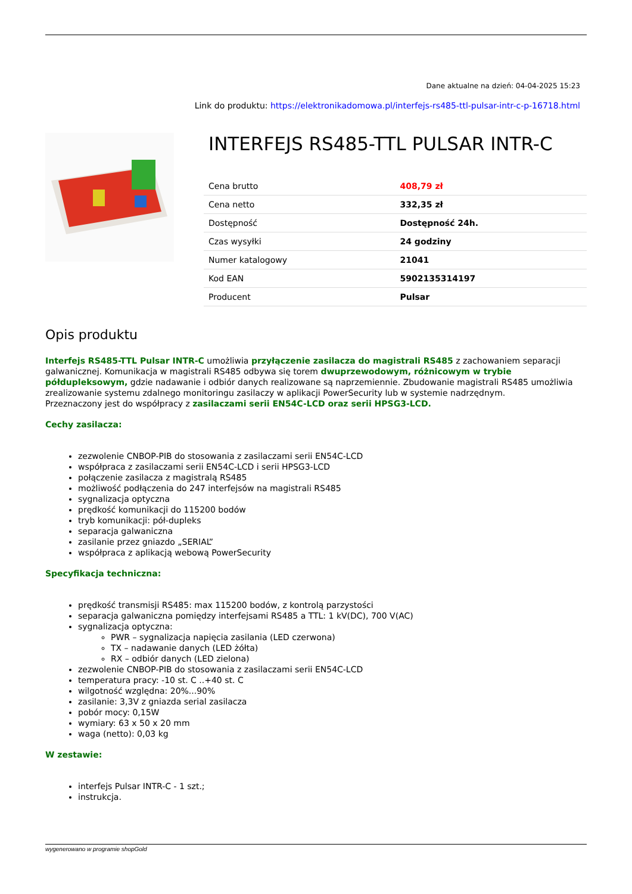Dane aktualne na dzień: 04-04-2025 15:23
Link do produktu: https://elektronikadomowa.pl/interfejs-rs485-ttl-pulsar-intr-c-p-16718.html
INTERFEJS RS485-TTL PULSAR INTR-C
| Cena brutto | 408,79 zł |
| Cena netto | 332,35 zł |
| Dostępność | Dostępność 24h. |
| Czas wysyłki | 24 godziny |
| Numer katalogowy | 21041 |
| Kod EAN | 5902135314197 |
| Producent | Pulsar |
Opis produktu
Interfejs RS485-TTL Pulsar INTR-C umożliwia przyłączenie zasilacza do magistrali RS485 z zachowaniem separacji galwanicznej. Komunikacja w magistrali RS485 odbywa się torem dwuprzewodowym, różnicowym w trybie półdupleksowym, gdzie nadawanie i odbiór danych realizowane są naprzemiennie. Zbudowanie magistrali RS485 umożliwia zrealizowanie systemu zdalnego monitoringu zasilaczy w aplikacji PowerSecurity lub w systemie nadrzędnym.
Przeznaczony jest do współpracy z zasilaczami serii EN54C-LCD oraz serii HPSG3-LCD.
Cechy zasilacza:
zezwolenie CNBOP-PIB do stosowania z zasilaczami serii EN54C-LCD
współpraca z zasilaczami serii EN54C-LCD i serii HPSG3-LCD
połączenie zasilacza z magistralą RS485
możliwość podłączenia do 247 interfejsów na magistrali RS485
sygnalizacja optyczna
prędkość komunikacji do 115200 bodów
tryb komunikacji: pół-dupleks
separacja galwaniczna
zasilanie przez gniazdo „SERIAL”
współpraca z aplikacją webową PowerSecurity
Specyfikacja techniczna:
prędkość transmisji RS485: max 115200 bodów, z kontrolą parzystości
separacja galwaniczna pomiędzy interfejsami RS485 a TTL: 1 kV(DC), 700 V(AC)
sygnalizacja optyczna:
PWR – sygnalizacja napięcia zasilania (LED czerwona)
TX – nadawanie danych (LED żółta)
RX – odbiór danych (LED zielona)
zezwolenie CNBOP-PIB do stosowania z zasilaczami serii EN54C-LCD
temperatura pracy: -10 st. C ..+40 st. C
wilgotność względna: 20%...90%
zasilanie: 3,3V z gniazda serial zasilacza
pobór mocy: 0,15W
wymiary: 63 x 50 x 20 mm
waga (netto): 0,03 kg
W zestawie:
interfejs Pulsar INTR-C - 1 szt.;
instrukcja.
wygenerowano w programie shopGold